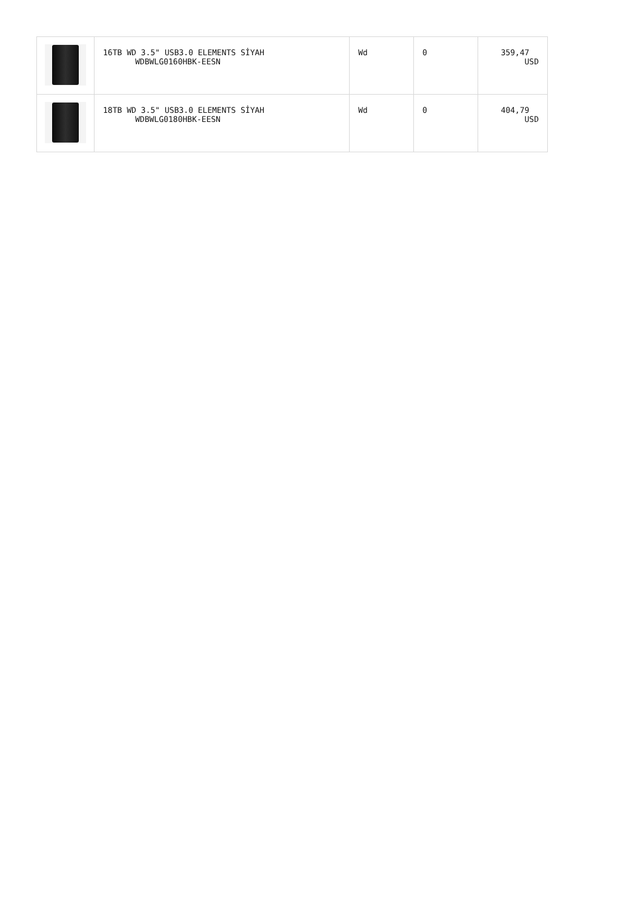| | 16TB WD 3.5" USB3.0 ELEMENTS SİYAH WDBWLG0160HBK-EESN | Wd | 0 | 359,47 USD |
| | 18TB WD 3.5" USB3.0 ELEMENTS SİYAH WDBWLG0180HBK-EESN | Wd | 0 | 404,79 USD |